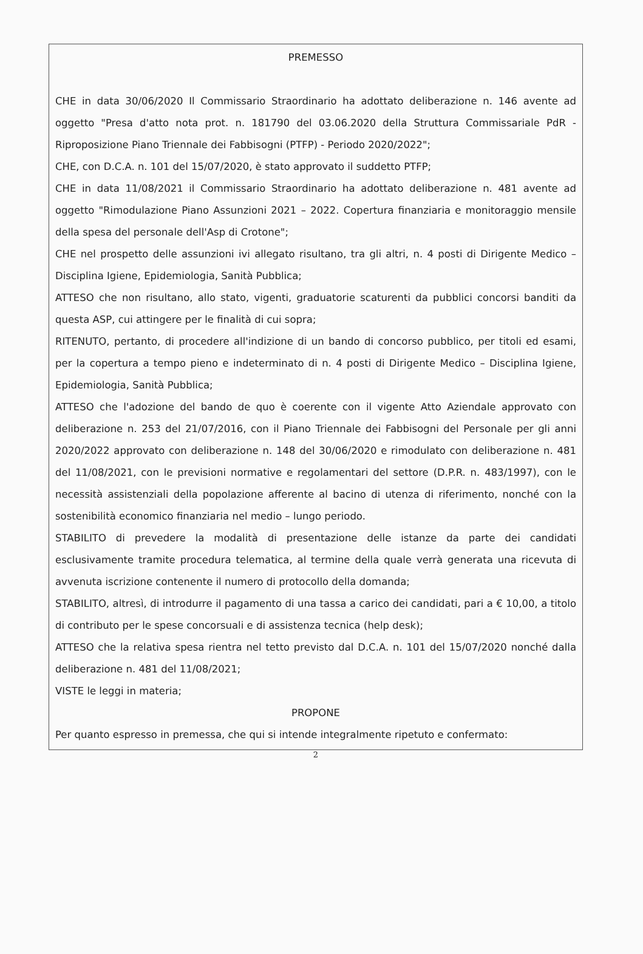PREMESSO
CHE in data 30/06/2020 Il Commissario Straordinario ha adottato deliberazione n. 146 avente ad oggetto "Presa d'atto nota prot. n. 181790 del 03.06.2020 della Struttura Commissariale PdR - Riproposizione Piano Triennale dei Fabbisogni (PTFP) - Periodo 2020/2022";
CHE, con D.C.A. n. 101 del 15/07/2020, è stato approvato il suddetto PTFP;
CHE in data 11/08/2021 il Commissario Straordinario ha adottato deliberazione n. 481 avente ad oggetto "Rimodulazione Piano Assunzioni 2021 – 2022. Copertura finanziaria e monitoraggio mensile della spesa del personale dell'Asp di Crotone";
CHE nel prospetto delle assunzioni ivi allegato risultano, tra gli altri, n. 4 posti di Dirigente Medico – Disciplina Igiene, Epidemiologia, Sanità Pubblica;
ATTESO che non risultano, allo stato, vigenti, graduatorie scaturenti da pubblici concorsi banditi da questa ASP, cui attingere per le finalità di cui sopra;
RITENUTO, pertanto, di procedere all'indizione di un bando di concorso pubblico, per titoli ed esami, per la copertura a tempo pieno e indeterminato di n. 4 posti di Dirigente Medico – Disciplina Igiene, Epidemiologia, Sanità Pubblica;
ATTESO che l'adozione del bando de quo è coerente con il vigente Atto Aziendale approvato con deliberazione n. 253 del 21/07/2016, con il Piano Triennale dei Fabbisogni del Personale per gli anni 2020/2022 approvato con deliberazione n. 148 del 30/06/2020 e rimodulato con deliberazione n. 481 del 11/08/2021, con le previsioni normative e regolamentari del settore (D.P.R. n. 483/1997), con le necessità assistenziali della popolazione afferente al bacino di utenza di riferimento, nonché con la sostenibilità economico finanziaria nel medio – lungo periodo.
STABILITO di prevedere la modalità di presentazione delle istanze da parte dei candidati esclusivamente tramite procedura telematica, al termine della quale verrà generata una ricevuta di avvenuta iscrizione contenente il numero di protocollo della domanda;
STABILITO, altresì, di introdurre il pagamento di una tassa a carico dei candidati, pari a € 10,00, a titolo di contributo per le spese concorsuali e di assistenza tecnica (help desk);
ATTESO che la relativa spesa rientra nel tetto previsto dal D.C.A. n. 101 del 15/07/2020 nonché dalla deliberazione n. 481 del 11/08/2021;
VISTE le leggi in materia;
PROPONE
Per quanto espresso in premessa, che qui si intende integralmente ripetuto e confermato:
2